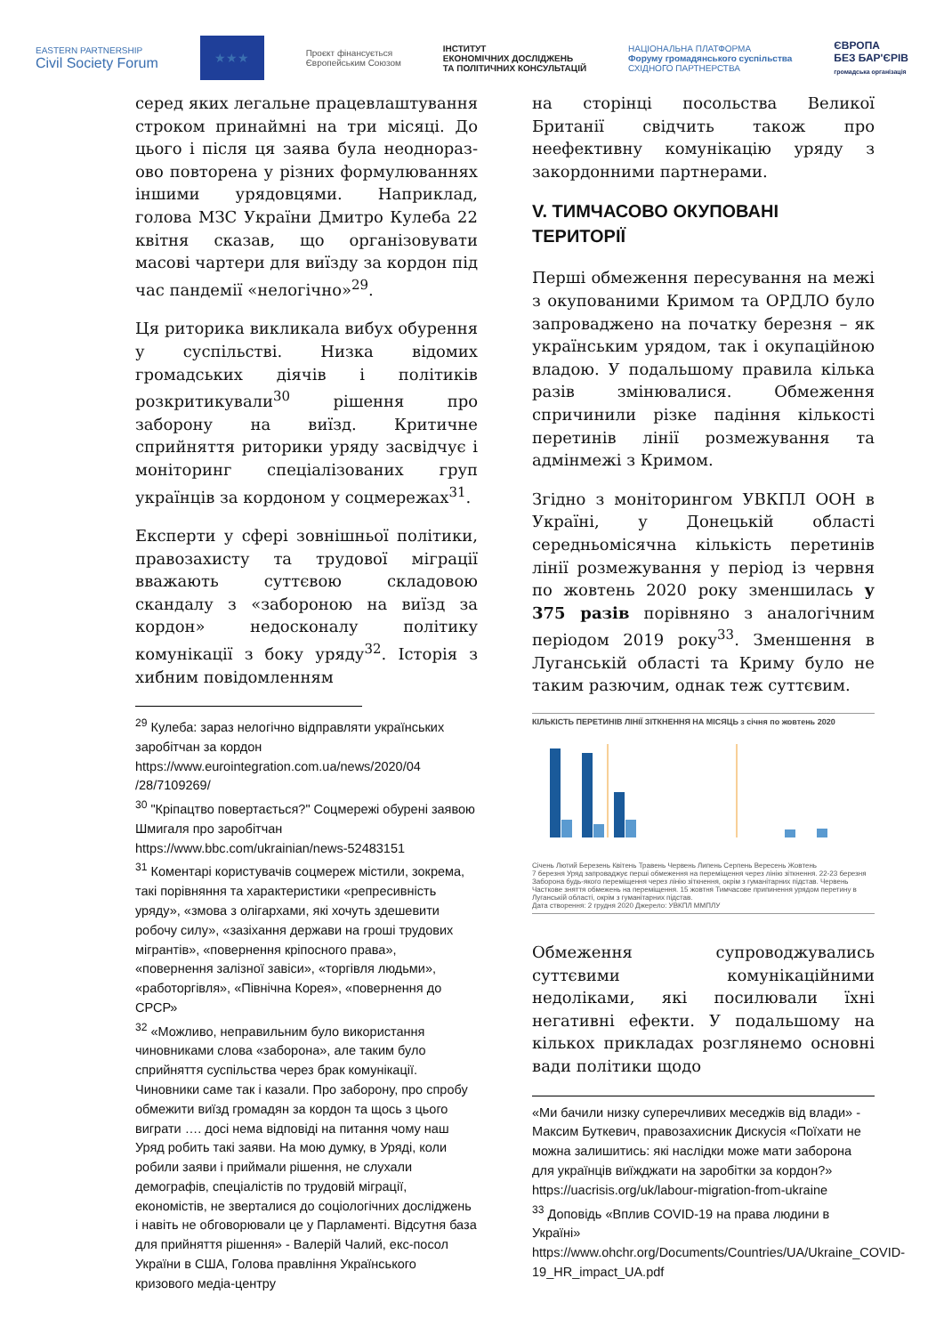EASTERN PARTNERSHIP
Civil Society Forum
★★★
Проєкт фінансується
Європейським Союзом
ІНСТИТУТ
ЕКОНОМІЧНИХ ДОСЛІДЖЕНЬ
ТА ПОЛІТИЧНИХ КОНСУЛЬТАЦІЙ
НАЦІОНАЛЬНА ПЛАТФОРМА
Форуму громадянського суспільства
СХІДНОГО ПАРТНЕРСТВА
ЄВРОПА
БЕЗ БАР'ЄРІВ
громадська організація
серед яких легальне працевлаштування строком принаймні на три місяці. До цього і після ця заява була неоднораз­ово повторена у різних формулюваннях іншими урядовцями. Наприклад, голова МЗС України Дмитро Кулеба 22 квітня сказав, що організовувати масові чартери для виїзду за кордон під час пандемії «нелогічно»<sup>29</sup>.
Ця риторика викликала вибух обурення у суспільстві. Низка відомих громадських діячів і політиків розкритикували<sup>30</sup> рішення про заборону на виїзд. Критичне сприйняття риторики уряду засвідчує і моніторинг спеціалізованих груп українців за кордоном у соцмережах<sup>31</sup>.
Експерти у сфері зовнішньої політики, правозахисту та трудової міграції вважають суттєвою складовою скандалу з «забороною на виїзд за кордон» недосконалу політику комунікації з боку уряду<sup>32</sup>. Історія з хибним повідомленням
<sup>29</sup> Кулеба: зараз нелогічно відправляти українських заробітчан за кордон https://www.eurointegration.com.ua/news/2020/04 /28/7109269/
<sup>30</sup> "Кріпацтво повертається?" Соцмережі обурені заявою Шмигаля про заробітчан https://www.bbc.com/ukrainian/news-52483151
<sup>31</sup> Коментарі користувачів соцмереж містили, зокрема, такі порівняння та характеристики «репресивність уряду», «змова з олігархами, які хочуть здешевити робочу силу», «зазіхання держави на гроші трудових мігрантів», «повернення кріпосного права», «повернення залізної завіси», «торгівля людьми», «работоргівля», «Північна Корея», «повернення до СРСР»
<sup>32</sup> «Можливо, неправильним було використання чиновниками слова «заборона», але таким було сприйняття суспільства через брак комунікації. Чиновники саме так і казали. Про заборону, про спробу обмежити виїзд громадян за кордон та щось з цього виграти …. досі нема відповіді на питання чому наш Уряд робить такі заяви. На мою думку, в Уряді, коли робили заяви і приймали рішення, не слухали демографів, спеціалістів по трудовій міграції, економістів, не зверталися до соціологічних досліджень і навіть не обговорювали це у Парламенті. Відсутня база для прийняття рішення» - Валерій Чалий, екс-посол України в США, Голова правління Українського кризового медіа-центру
на сторінці посольства Великої Британії свідчить також про неефективну комунікацію уряду з закордонними партнерами.
V. ТИМЧАСОВО ОКУПОВАНІ ТЕРИТОРІЇ
Перші обмеження пересування на межі з окупованими Кримом та ОРДЛО було запроваджено на початку березня – як українським урядом, так і окупаційною владою. У подальшому правила кілька разів змінювалися. Обмеження спричинили різке падіння кількості перетинів лінії розмежування та адмінмежі з Кримом.
Згідно з моніторингом УВКПЛ ООН в Україні, у Донецькій області середньомісячна кількість перетинів лінії розмежування у період із червня по жовтень 2020 року зменшилась у 375 разів порівняно з аналогічним періодом 2019 року<sup>33</sup>. Зменшення в Луганській області та Криму було не таким разючим, однак теж суттєвим.
КІЛЬКІСТЬ ПЕРЕТИНІВ ЛІНІЇ ЗІТКНЕННЯ НА МІСЯЦЬ з січня по жовтень 2020
Січень Лютий Березень Квітень Травень Червень Липень Серпень Вересень Жовтень
7 березня Уряд запроваджує перші обмеження на переміщення через лінію зіткнення. 22-23 березня Заборона будь-якого переміщення через лінію зіткнення, окрім з гуманітарних підстав. Червень Часткове зняття обмежень на переміщення. 15 жовтня Тимчасове припинення урядом перетину в Луганській області, окрім з гуманітарних підстав.
Дата створення: 2 грудня 2020 Джерело: УВКПЛ ММПЛУ
Обмеження супроводжувались суттєвими комунікаційними недоліками, які посилювали їхні негативні ефекти. У подальшому на кількох прикладах розглянемо основні вади політики щодо
«Ми бачили низку суперечливих меседжів від влади» - Максим Буткевич, правозахисник Дискусія «Поїхати не можна залишитись: які наслідки може мати заборона для українців виїжджати на заробітки за кордон?» https://uacrisis.org/uk/labour-migration-from-ukraine
<sup>33</sup> Доповідь «Вплив COVID-19 на права людини в Україні» https://www.ohchr.org/Documents/Countries/UA/Ukraine_COVID-19_HR_impact_UA.pdf